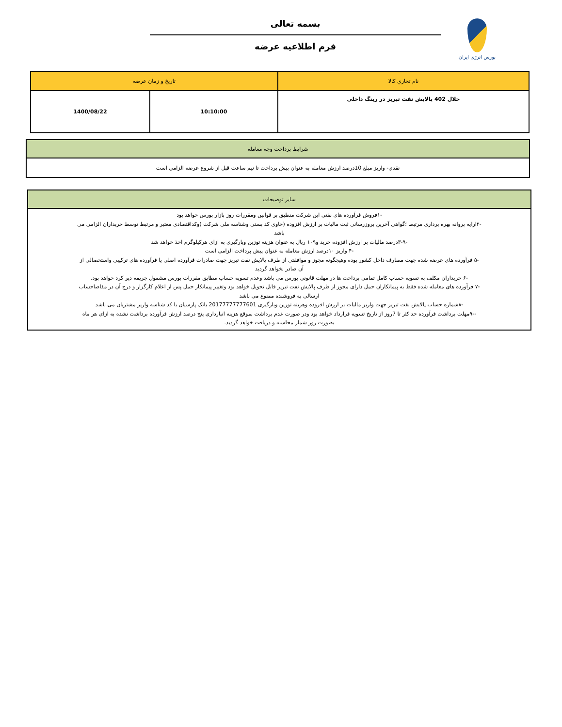بورس انرژی ایران
بسمه تعالی
فرم اطلاعیه عرضه
| نام تجاري كالا | تاريخ و زمان عرضه | |
| --- | --- | --- |
| حلال 402 پالايش نفت تبريز در رينگ داخلي | 10:10:00 | 1400/08/22 |
| شرايط پرداخت وجه معامله |
| --- |
| نقدي- واريز مبلغ 10درصد ارزش معامله به عنوان پيش پرداخت تا نيم ساعت قبل از شروع عرضه الزامي است |
| سایر توضیحات |
| --- |
| -۱فروش فرآورده های نفتی این شرکت منطبق بر قوانین ومقررات روز بازار بورس خواهد بود -۲ارایه پروانه بهره برداری مرتبط ؛گواهی آخرین بروزرسانی ثبت مالیات بر ارزش افزوده (حاوی کد پستی وشناسه ملی شرکت )وکداقتصادی معتبر و مرتبط توسط خریداران الزامی می باشد -۳-۹درصد مالیات بر ارزش افزوده خرید و۱۰۹ ریال به عنوان هزینه توزین وبارگیری به ازای هرکیلوگرم اخذ خواهد شد -۴ واریز ۱۰درصد ارزش معامله به عنوان پیش پرداخت الزامی است -۵ فرآورده های عرضه شده جهت مصارف داخل کشور بوده وهیچگونه مجوز و موافقتی از طرف پالایش نفت تبریز جهت صادرات فرآورده اصلی یا فرآورده های ترکیبی واستحصالی از آن صادر نخواهد گردید -۶ خریداران مکلف به تسویه حساب کامل تمامی پرداخت ها در مهلت قانونی بورس می باشد وعدم تسویه حساب مطابق مقررات بورس مشمول جریمه دیر کرد خواهد بود. -۷ فرآورده های معامله شده فقط به پیمانکاران حمل دارای مجوز از طرف پالایش نفت تبریز قابل تحویل خواهد بود وتغییر پیمانکار حمل پس از اعلام کارگزار و درج آن در مفاصاحساب ارسالی به فروشنده ممنوع می باشد -۸شماره حساب پالایش نفت تبریز جهت واریز مالیات بر ارزش افزوده وهزینه توزین وبارگیری 20177777777601 بانک پارسیان با کد شناسه واریز مشتریان می باشد --۹مهلت برداشت فرآورده حداکثر تا 7روز از تاریخ تسویه قرارداد خواهد بود ودر صورت عدم برداشت بموقع هزینه انبارداری پنج درصد ارزش فرآورده برداشت نشده به ازای هر ماه بصورت روز شمار محاسبه و دریافت خواهد گردید. |